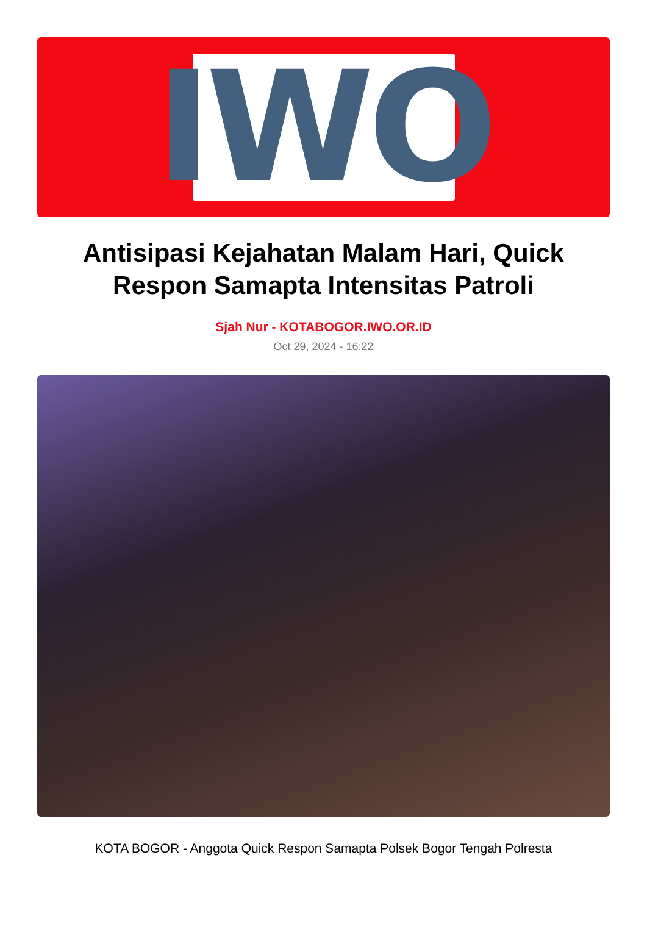IWO
Antisipasi Kejahatan Malam Hari, Quick Respon Samapta Intensitas Patroli
Sjah Nur - KOTABOGOR.IWO.OR.ID
Oct 29, 2024 - 16:22
KOTA BOGOR - Anggota Quick Respon Samapta Polsek Bogor Tengah Polresta